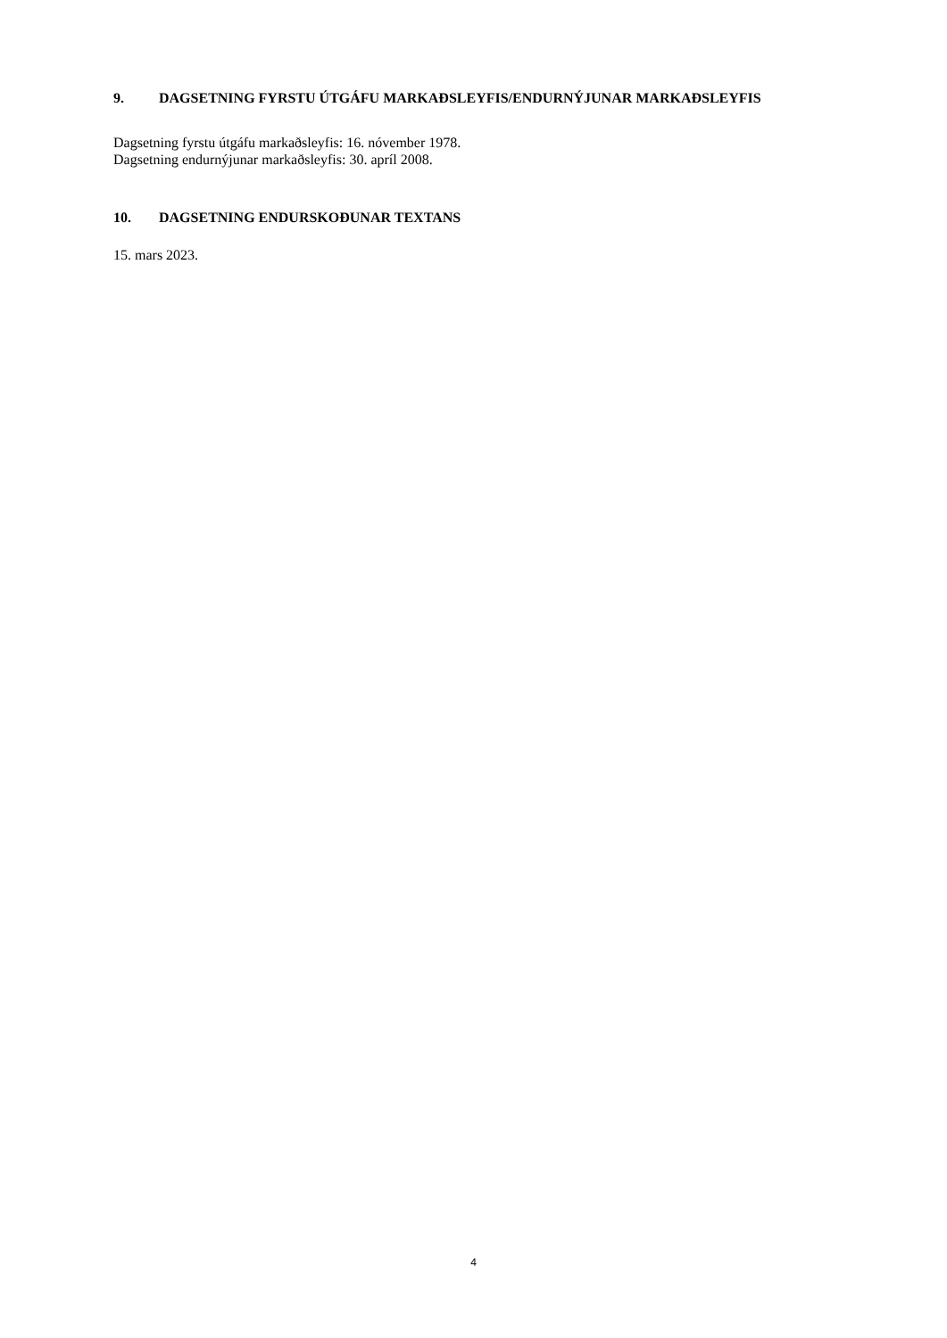9. DAGSETNING FYRSTU ÚTGÁFU MARKAÐSLEYFIS/ENDURNÝJUNAR MARKAÐSLEYFIS
Dagsetning fyrstu útgáfu markaðsleyfis: 16. nóvember 1978.
Dagsetning endurnýjunar markaðsleyfis: 30. apríl 2008.
10. DAGSETNING ENDURSKOÐUNAR TEXTANS
15. mars 2023.
4